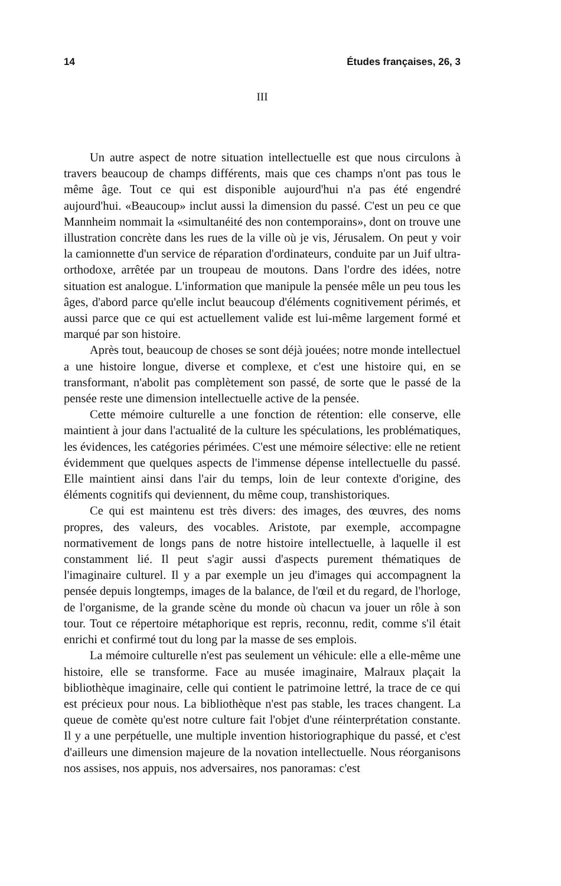14 Études françaises, 26, 3
III
Un autre aspect de notre situation intellectuelle est que nous circulons à travers beaucoup de champs différents, mais que ces champs n'ont pas tous le même âge. Tout ce qui est disponible aujourd'hui n'a pas été engendré aujourd'hui. «Beaucoup» inclut aussi la dimension du passé. C'est un peu ce que Mannheim nommait la «simultanéité des non contemporains», dont on trouve une illustration concrète dans les rues de la ville où je vis, Jérusalem. On peut y voir la camionnette d'un service de réparation d'ordinateurs, conduite par un Juif ultra-orthodoxe, arrêtée par un troupeau de moutons. Dans l'ordre des idées, notre situation est analogue. L'information que manipule la pensée mêle un peu tous les âges, d'abord parce qu'elle inclut beaucoup d'éléments cognitivement périmés, et aussi parce que ce qui est actuellement valide est lui-même largement formé et marqué par son histoire.
Après tout, beaucoup de choses se sont déjà jouées; notre monde intellectuel a une histoire longue, diverse et complexe, et c'est une histoire qui, en se transformant, n'abolit pas complètement son passé, de sorte que le passé de la pensée reste une dimension intellectuelle active de la pensée.
Cette mémoire culturelle a une fonction de rétention: elle conserve, elle maintient à jour dans l'actualité de la culture les spéculations, les problématiques, les évidences, les catégories périmées. C'est une mémoire sélective: elle ne retient évidemment que quelques aspects de l'immense dépense intellectuelle du passé. Elle maintient ainsi dans l'air du temps, loin de leur contexte d'origine, des éléments cognitifs qui deviennent, du même coup, transhistoriques.
Ce qui est maintenu est très divers: des images, des œuvres, des noms propres, des valeurs, des vocables. Aristote, par exemple, accompagne normativement de longs pans de notre histoire intellectuelle, à laquelle il est constamment lié. Il peut s'agir aussi d'aspects purement thématiques de l'imaginaire culturel. Il y a par exemple un jeu d'images qui accompagnent la pensée depuis longtemps, images de la balance, de l'œil et du regard, de l'horloge, de l'organisme, de la grande scène du monde où chacun va jouer un rôle à son tour. Tout ce répertoire métaphorique est repris, reconnu, redit, comme s'il était enrichi et confirmé tout du long par la masse de ses emplois.
La mémoire culturelle n'est pas seulement un véhicule: elle a elle-même une histoire, elle se transforme. Face au musée imaginaire, Malraux plaçait la bibliothèque imaginaire, celle qui contient le patrimoine lettré, la trace de ce qui est précieux pour nous. La bibliothèque n'est pas stable, les traces changent. La queue de comète qu'est notre culture fait l'objet d'une réinterprétation constante. Il y a une perpétuelle, une multiple invention historiographique du passé, et c'est d'ailleurs une dimension majeure de la novation intellectuelle. Nous réorganisons nos assises, nos appuis, nos adversaires, nos panoramas: c'est